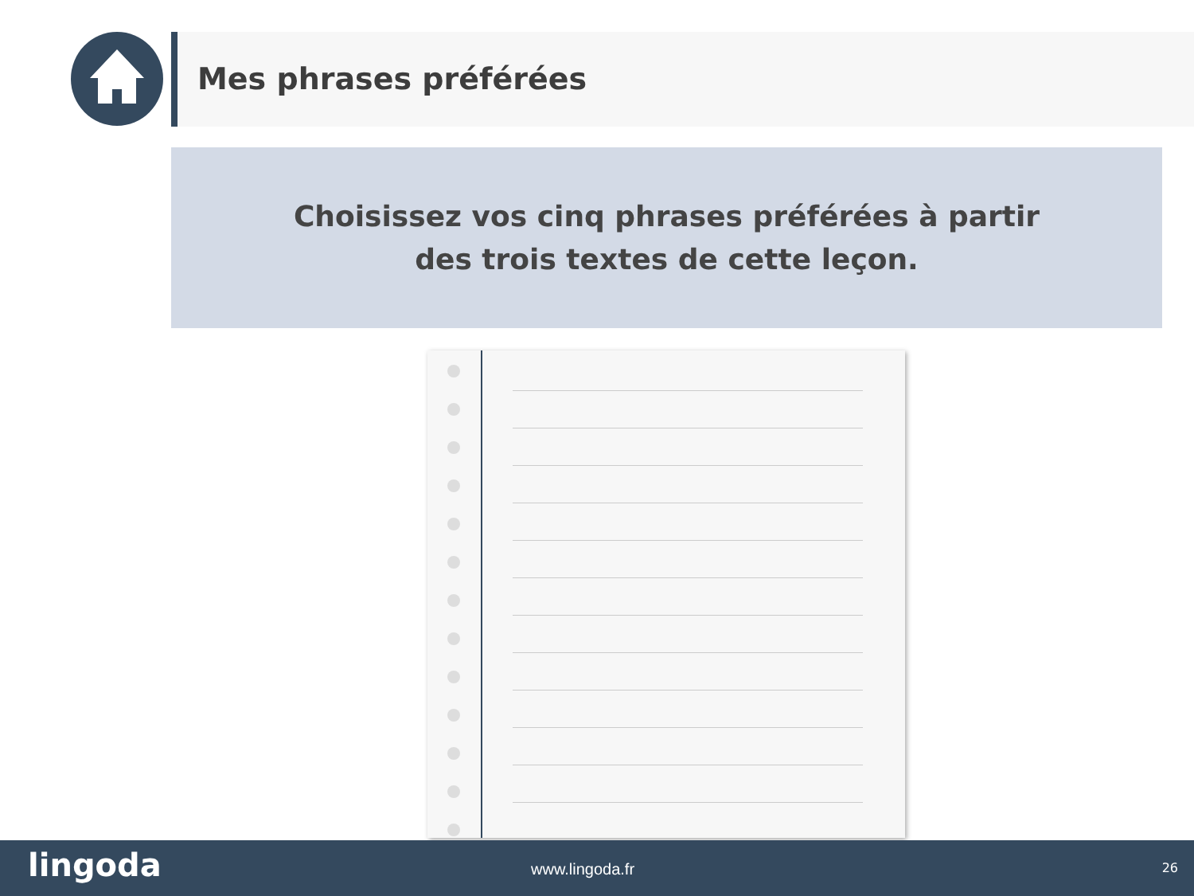Mes phrases préférées
Choisissez vos cinq phrases préférées à partir
des trois textes de cette leçon.
lingoda www.lingoda.fr 26